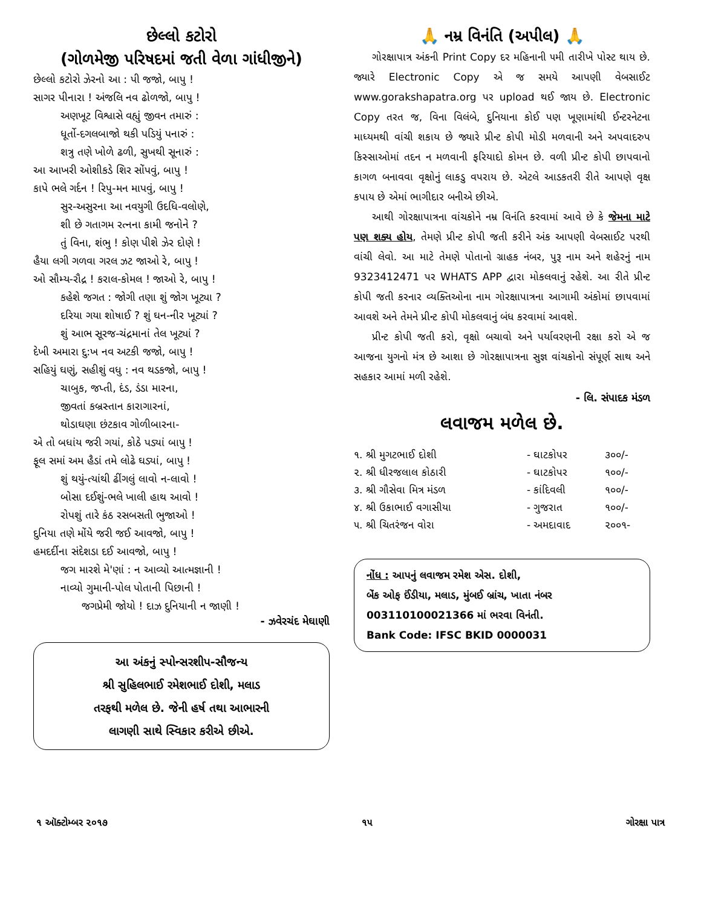છેલ્લો કટોરો
(ગોળમેજી પરિષદમાં જતી વેળા ગાંધીજીને)
છેલ્લો કટોરો ઝેરનો આ : પી જજો, બાપુ !
સાગર પીનારા ! અંજલિ નવ ઢોળજો, બાપુ !
અણખૂટ વિશ્વાસે વહ્યું જીવન તમારું :
ધૂર્તો-દગલબાજો થકી પડિયું પનારું :
શત્રુ તણે ખોળે ઢળી, સુખથી સૂનારું :
આ આખરી ઓશીકડે શિર સોંપવું, બાપુ !
કાપે ભલે ગર્દન ! રિપુ-મન માપવું, બાપુ !
સુર-અસુરના આ નવયુગી ઉદધિ-વલોણે,
શી છે ગતાગમ રત્નના કામી જનોને ?
તું વિના, શંભુ ! કોણ પીશે ઝેર દોણે !
હૈયા લગી ગળવા ગરલ ઝટ જાઓ રે, બાપુ !
ઓ સૌમ્ય-રૌદ્ર ! કરાલ-કોમલ ! જાઓ રે, બાપુ !
કહેશે જગત : જોગી તણા શું જોગ ખૂટ્યા ?
દરિયા ગયા શોષાઈ ? શું ઘન-નીર ખૂટ્યાં ?
શું આભ સૂરજ-ચંદ્રમાનાં તેલ ખૂટ્યાં ?
દેખી અમારા દુ:ખ નવ અટકી જજો, બાપુ !
સહિયું ઘણું, સહીશું વધુ : નવ થડકજો, બાપુ !
ચાબુક, જપ્તી, દંડ, ડંડા મારના,
જીવતાં કબ્રસ્તાન કારાગારનાં,
થોડાઘણા છંટકાવ ગોળીબારના-
એ તો બધાંય જરી ગયાં, કોઠે પડ્યાં બાપુ !
ફૂલ સમાં અમ હૈડાં તમે લોઢે ઘડ્યાં, બાપુ !
શું થયું-ત્યાંથી ઢીંગલું લાવો ન-લાવો !
બોસા દઈશું-ભલે ખાલી હાથ આવો !
રોપશું તારે કંઠ રસબસતી ભુજાઓ !
દુનિયા તણે મોંયે જરી જઈ આવજો, બાપુ !
હમદર્દીના સંદેશડા દઈ આવજો, બાપુ !
જગ મારશે મે'ણાં : ન આવ્યો આત્મજ્ઞાની !
નાવ્યો ગુમાની-પોલ પોતાની પિછાની !
જગપ્રેમી જોયો ! દાઝ દુનિયાની ન જાણી !
- ઝવેરચંદ મેઘાણી
આ અંકનું સ્પોન્સરશીપ-સૌજન્ય
શ્રી સુહિલભાઈ રમેશભાઈ દોશી, મલાડ
તરફથી મળેલ છે. જેની હર્ષ તથા આભારની
લાગણી સાથે સ્વિકાર કરીએ છીએ.
🙏 નમ્ર વિનંતિ (અપીલ) 🙏
ગોરક્ષાપાત્ર અંકની Print Copy દર મહિનાની ૫મી તારીખે પોસ્ટ થાય છે. જ્યારે Electronic Copy એ જ સમયે આપણી વેબસાઈટ www.gorakshapatra.org પર upload થઈ જાય છે. Electronic Copy તરત જ, વિના વિલંબે, દુનિયાના કોઈ પણ ખૂણામાંથી ઈન્ટરનેટના માધ્યમથી વાંચી શકાય છે જ્યારે પ્રીન્ટ કોપી મોડી મળવાની અને અપવાદરુપ કિસ્સાઓમાં તદન ન મળવાની ફરિયાદો કોમન છે. વળી પ્રીન્ટ કોપી છાપવાનો કાગળ બનાવવા વૃક્ષોનું લાકડુ વપરાય છે. એટલે આડકતરી રીતે આપણે વૃક્ષ કપાય છે એમાં ભાગીદાર બનીએ છીએ.
આથી ગોરક્ષાપાત્રના વાંચકોને નમ્ર વિનંતિ કરવામાં આવે છે કે જેમના માટે પણ શક્ય હોય, તેમણે પ્રીન્ટ કોપી જતી કરીને અંક આપણી વેબસાઈટ પરથી વાંચી લેવો. આ માટે તેમણે પોતાનો ગ્રાહક નંબર, પુરૂ નામ અને શહેરનું નામ 9323412471 પર WHATS APP દ્વારા મોકલવાનું રહેશે. આ રીતે પ્રીન્ટ કોપી જતી કરનાર વ્યક્તિઓના નામ ગોરક્ષાપાત્રના આગામી અંકોમાં છાપવામાં આવશે અને તેમને પ્રીન્ટ કોપી મોકલવાનું બંધ કરવામાં આવશે.
પ્રીન્ટ કોપી જતી કરો, વૃક્ષો બચાવો અને પર્યાવરણની રક્ષા કરો એ જ આજના યુગનો મંત્ર છે આશા છે ગોરક્ષાપાત્રના સુજ્ઞ વાંચકોનો સંપૂર્ણ સાથ અને સહકાર આમાં મળી રહેશે.
- લિ. સંપાદક મંડળ
લવાજમ મળેલ છે.
| ૧. શ્રી મુગટભાઈ દોશી | - ઘાટકોપર | ૩૦૦/- |
| ૨. શ્રી ધીરજલાલ કોઠારી | - ઘાટકોપર | ૧૦૦/- |
| ૩. શ્રી ગૌસેવા મિત્ર મંડળ | - કાંદિવલી | ૧૦૦/- |
| ૪. શ્રી ઉકાભાઈ વગાસીયા | - ગુજરાત | ૧૦૦/- |
| ૫. શ્રી ચિતરંજન વોરા | - અમદાવાદ | ૨૦૦૧- |
નોંધ : આપનું લવાજમ રમેશ એસ. દોશી,
બેંક ઓફ ઈંડીયા, મલાડ, મુંબઈ બ્રાંચ, ખાતા નંબર
003110100021366 માં ભરવા વિનંતી.
Bank Code: IFSC BKID 0000031
૧ ઑક્ટોમ્બર ૨૦૧૭ ૧૫ ગોરક્ષા પાત્ર